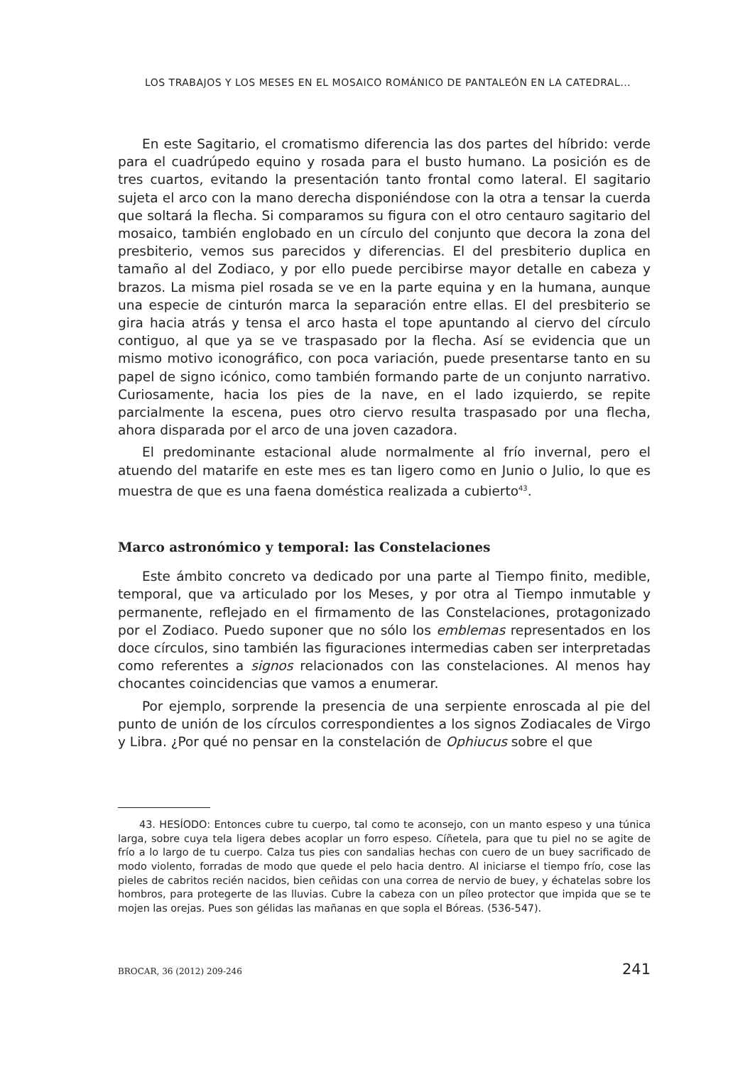LOS TRABAJOS Y LOS MESES EN EL MOSAICO ROMÁNICO DE PANTALEÓN EN LA CATEDRAL...
En este Sagitario, el cromatismo diferencia las dos partes del híbrido: verde para el cuadrúpedo equino y rosada para el busto humano. La posición es de tres cuartos, evitando la presentación tanto frontal como lateral. El sagitario sujeta el arco con la mano derecha disponiéndose con la otra a tensar la cuerda que soltará la flecha. Si comparamos su figura con el otro centauro sagitario del mosaico, también englobado en un círculo del conjunto que decora la zona del presbiterio, vemos sus parecidos y diferencias. El del presbiterio duplica en tamaño al del Zodiaco, y por ello puede percibirse mayor detalle en cabeza y brazos. La misma piel rosada se ve en la parte equina y en la humana, aunque una especie de cinturón marca la separación entre ellas. El del presbiterio se gira hacia atrás y tensa el arco hasta el tope apuntando al ciervo del círculo contiguo, al que ya se ve traspasado por la flecha. Así se evidencia que un mismo motivo iconográfico, con poca variación, puede presentarse tanto en su papel de signo icónico, como también formando parte de un conjunto narrativo. Curiosamente, hacia los pies de la nave, en el lado izquierdo, se repite parcialmente la escena, pues otro ciervo resulta traspasado por una flecha, ahora disparada por el arco de una joven cazadora.
El predominante estacional alude normalmente al frío invernal, pero el atuendo del matarife en este mes es tan ligero como en Junio o Julio, lo que es muestra de que es una faena doméstica realizada a cubierto<sup>43</sup>.
Marco astronómico y temporal: las Constelaciones
Este ámbito concreto va dedicado por una parte al Tiempo finito, medible, temporal, que va articulado por los Meses, y por otra al Tiempo inmutable y permanente, reflejado en el firmamento de las Constelaciones, protagonizado por el Zodiaco. Puedo suponer que no sólo los emblemas representados en los doce círculos, sino también las figuraciones intermedias caben ser interpretadas como referentes a signos relacionados con las constelaciones. Al menos hay chocantes coincidencias que vamos a enumerar.
Por ejemplo, sorprende la presencia de una serpiente enroscada al pie del punto de unión de los círculos correspondientes a los signos Zodiacales de Virgo y Libra. ¿Por qué no pensar en la constelación de Ophiucus sobre el que
43. HESÍODO: Entonces cubre tu cuerpo, tal como te aconsejo, con un manto espeso y una túnica larga, sobre cuya tela ligera debes acoplar un forro espeso. Cíñetela, para que tu piel no se agite de frío a lo largo de tu cuerpo. Calza tus pies con sandalias hechas con cuero de un buey sacrificado de modo violento, forradas de modo que quede el pelo hacia dentro. Al iniciarse el tiempo frío, cose las pieles de cabritos recién nacidos, bien ceñidas con una correa de nervio de buey, y échatelas sobre los hombros, para protegerte de las lluvias. Cubre la cabeza con un píleo protector que impida que se te mojen las orejas. Pues son gélidas las mañanas en que sopla el Bóreas. (536-547).
BROCAR, 36 (2012) 209-246 241